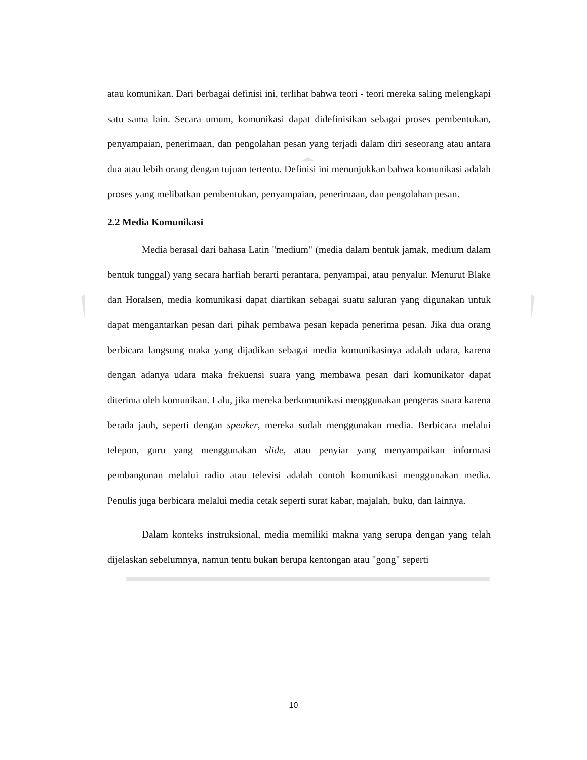atau komunikan. Dari berbagai definisi ini, terlihat bahwa teori - teori mereka saling melengkapi satu sama lain. Secara umum, komunikasi dapat didefinisikan sebagai proses pembentukan, penyampaian, penerimaan, dan pengolahan pesan yang terjadi dalam diri seseorang atau antara dua atau lebih orang dengan tujuan tertentu. Definisi ini menunjukkan bahwa komunikasi adalah proses yang melibatkan pembentukan, penyampaian, penerimaan, dan pengolahan pesan.
2.2 Media Komunikasi
Media berasal dari bahasa Latin "medium" (media dalam bentuk jamak, medium dalam bentuk tunggal) yang secara harfiah berarti perantara, penyampai, atau penyalur. Menurut Blake dan Horalsen, media komunikasi dapat diartikan sebagai suatu saluran yang digunakan untuk dapat mengantarkan pesan dari pihak pembawa pesan kepada penerima pesan. Jika dua orang berbicara langsung maka yang dijadikan sebagai media komunikasinya adalah udara, karena dengan adanya udara maka frekuensi suara yang membawa pesan dari komunikator dapat diterima oleh komunikan. Lalu, jika mereka berkomunikasi menggunakan pengeras suara karena berada jauh, seperti dengan speaker, mereka sudah menggunakan media. Berbicara melalui telepon, guru yang menggunakan slide, atau penyiar yang menyampaikan informasi pembangunan melalui radio atau televisi adalah contoh komunikasi menggunakan media. Penulis juga berbicara melalui media cetak seperti surat kabar, majalah, buku, dan lainnya.
Dalam konteks instruksional, media memiliki makna yang serupa dengan yang telah dijelaskan sebelumnya, namun tentu bukan berupa kentongan atau "gong" seperti
10